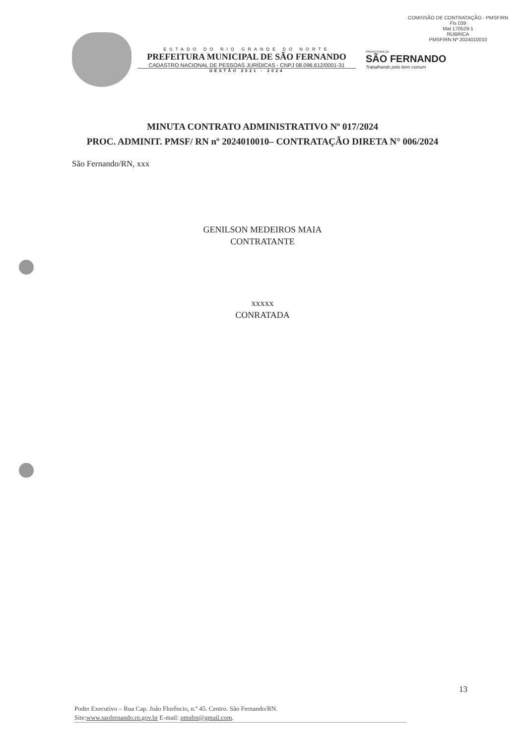COMISSÃO DE CONTRATAÇÃO - PMSF/RN
Fls 039
Mat 170529-1
RUBRICA
PMSF/RN Nº 2024010010
ESTADO DO RIO GRANDE DO NORTE
PREFEITURA MUNICIPAL DE SÃO FERNANDO
CADASTRO NACIONAL DE PESSOAS JURÍDICAS - CNPJ 08.096.612/0001-31
GESTÃO 2021 - 2024
PREFEITURA DE
SÃO FERNANDO
Trabalhando pelo bem comum
MINUTA CONTRATO ADMINISTRATIVO Nº 017/2024
PROC. ADMINIT. PMSF/ RN nº 2024010010– CONTRATAÇÃO DIRETA N° 006/2024
São Fernando/RN, xxx
GENILSON MEDEIROS MAIA
CONTRATANTE
xxxxx
CONRATADA
13
Poder Executivo – Rua Cap. João Florêncio, n.º 45. Centro. São Fernando/RN.
Site:www.saofernando.rn.gov.br E-mail: pmsfrn@gmail.com.